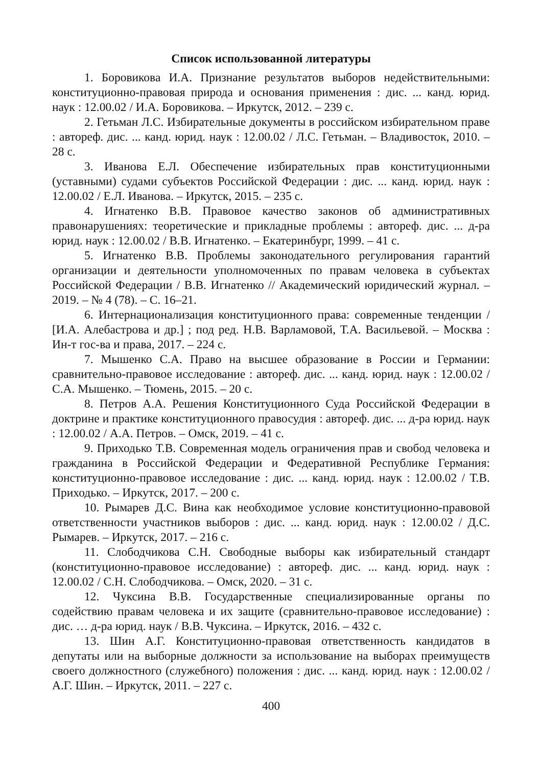Список использованной литературы
1. Боровикова И.А. Признание результатов выборов недействительными: конституционно-правовая природа и основания применения : дис. ... канд. юрид. наук : 12.00.02 / И.А. Боровикова. – Иркутск, 2012. – 239 с.
2. Гетьман Л.С. Избирательные документы в российском избирательном праве : автореф. дис. ... канд. юрид. наук : 12.00.02 / Л.С. Гетьман. – Владивосток, 2010. – 28 с.
3. Иванова Е.Л. Обеспечение избирательных прав конституционными (уставными) судами субъектов Российской Федерации : дис. ... канд. юрид. наук : 12.00.02 / Е.Л. Иванова. – Иркутск, 2015. – 235 с.
4. Игнатенко В.В. Правовое качество законов об административных правонарушениях: теоретические и прикладные проблемы : автореф. дис. ... д-ра юрид. наук : 12.00.02 / В.В. Игнатенко. – Екатеринбург, 1999. – 41 с.
5. Игнатенко В.В. Проблемы законодательного регулирования гарантий организации и деятельности уполномоченных по правам человека в субъектах Российской Федерации / В.В. Игнатенко // Академический юридический журнал. – 2019. – № 4 (78). – С. 16–21.
6. Интернационализация конституционного права: современные тенденции / [И.А. Алебастрова и др.] ; под ред. Н.В. Варламовой, Т.А. Васильевой. – Москва : Ин-т гос-ва и права, 2017. – 224 с.
7. Мышенко С.А. Право на высшее образование в России и Германии: сравнительно-правовое исследование : автореф. дис. ... канд. юрид. наук : 12.00.02 / С.А. Мышенко. – Тюмень, 2015. – 20 с.
8. Петров А.А. Решения Конституционного Суда Российской Федерации в доктрине и практике конституционного правосудия : автореф. дис. ... д-ра юрид. наук : 12.00.02 / А.А. Петров. – Омск, 2019. – 41 с.
9. Приходько Т.В. Современная модель ограничения прав и свобод человека и гражданина в Российской Федерации и Федеративной Республике Германия: конституционно-правовое исследование : дис. ... канд. юрид. наук : 12.00.02 / Т.В. Приходько. – Иркутск, 2017. – 200 с.
10. Рымарев Д.С. Вина как необходимое условие конституционно-правовой ответственности участников выборов : дис. ... канд. юрид. наук : 12.00.02 / Д.С. Рымарев. – Иркутск, 2017. – 216 с.
11. Слободчикова С.Н. Свободные выборы как избирательный стандарт (конституционно-правовое исследование) : автореф. дис. ... канд. юрид. наук : 12.00.02 / С.Н. Слободчикова. – Омск, 2020. – 31 с.
12. Чуксина В.В. Государственные специализированные органы по содействию правам человека и их защите (сравнительно-правовое исследование) : дис. … д-ра юрид. наук / В.В. Чуксина. – Иркутск, 2016. – 432 с.
13. Шин А.Г. Конституционно-правовая ответственность кандидатов в депутаты или на выборные должности за использование на выборах преимуществ своего должностного (служебного) положения : дис. ... канд. юрид. наук : 12.00.02 / А.Г. Шин. – Иркутск, 2011. – 227 с.
400